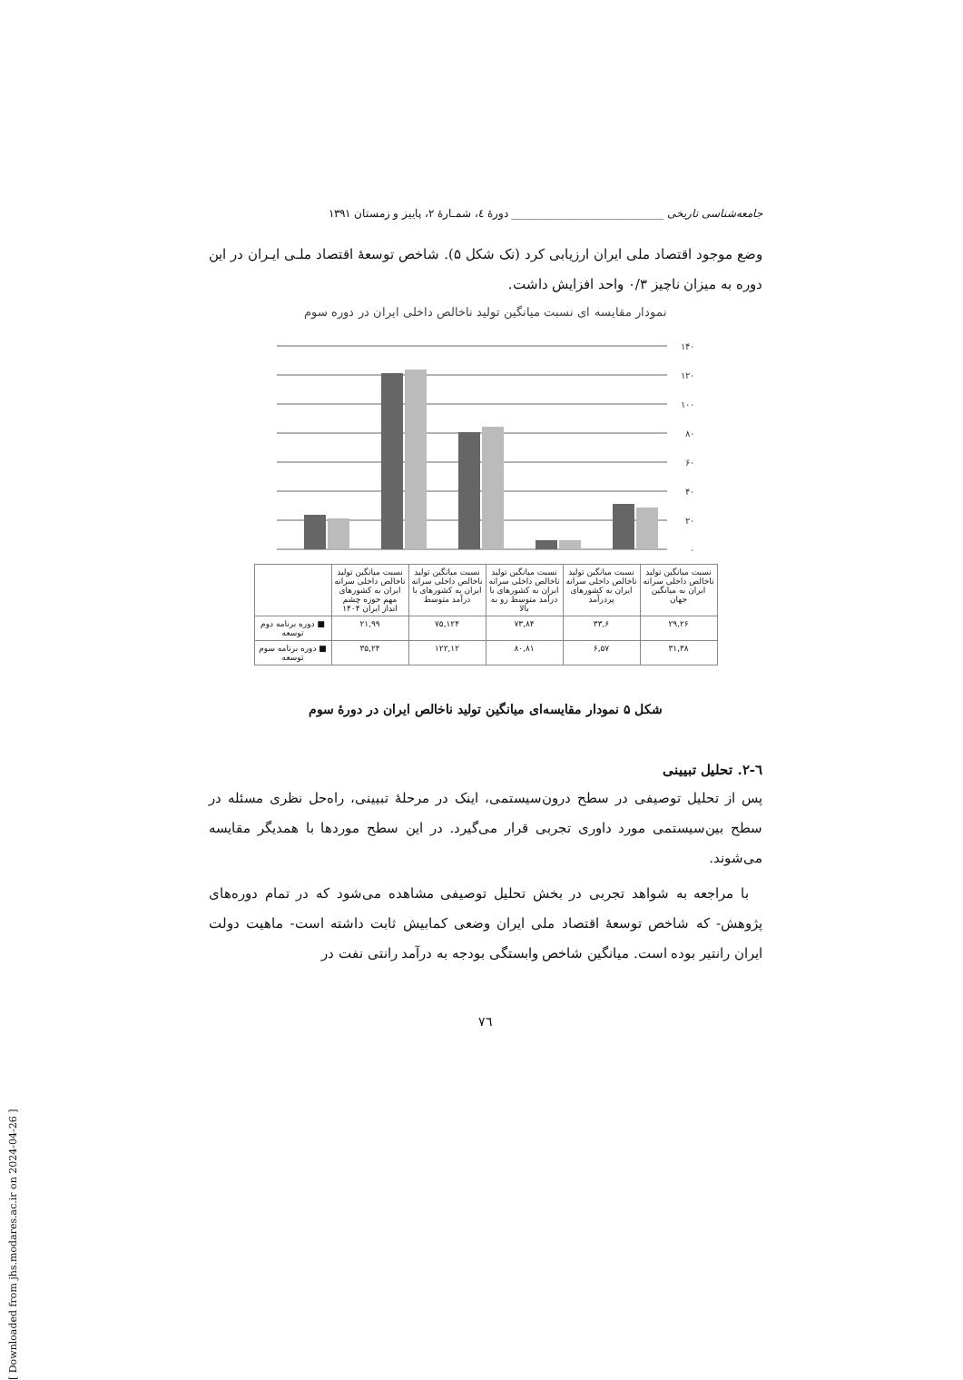[ Downloaded from jhs.modares.ac.ir on 2024-04-26 ]
جامعه‌شناسی تاریخی ____________________________ دورهٔ ٤، شمـارهٔ ٢، پاییز و زمستان ١٣٩١
وضع موجود اقتصاد ملی ایران ارزیابی کرد (نک شکل ۵). شاخص توسعهٔ اقتصاد ملـی ایـران در این دوره به میزان ناچیز ۰/۳ واحد افزایش داشت.
نمودار مقایسه ای نسبت میانگین تولید ناخالص داخلی ایران در دوره سوم
١۴٠
١٢٠
١٠٠
٨٠
۶٠
۴٠
٢٠
٠
| نسبت میانگین تولید ناخالص داخلی سرانه ایران به میانگین جهان | نسبت میانگین تولید ناخالص داخلی سرانه ایران به کشورهای پردرآمد | نسبت میانگین تولید ناخالص داخلی سرانه ایران به کشورهای با درآمد متوسط رو به بالا | نسبت میانگین تولید ناخالص داخلی سرانه ایران به کشورهای با درآمد متوسط | نسبت میانگین تولید ناخالص داخلی سرانه ایران به کشورهای مهم حوزه چشم انداز ایران ١۴٠۴ | |
| ٢٩,٢۶ | ۶,٣٣ | ٨۴,٧٣ | ١٢۴,٧۵ | ٢١,٩٩ | ■ دوره برنامه دوم توسعه |
| ٣١,٣٨ | ۶,۵٧ | ٨٠,٨١ | ١٢٢,١٢ | ٢۴,٣۵ | ■ دوره برنامه سوم توسعه |
شکل ۵ نمودار مقایسه‌ای میانگین تولید ناخالص ایران در دورهٔ سوم
٦-٢. تحلیل تبیینی
پس از تحلیل توصیفی در سطح درون‌سیستمی، اینک در مرحلهٔ تبیینی، راه‌حل نظری مسئله در سطح بین‌سیستمی مورد داوری تجربی قرار می‌گیرد. در این سطح موردها با همدیگر مقایسه می‌شوند.
با مراجعه به شواهد تجربی در بخش تحلیل توصیفی مشاهده می‌شود که در تمام دوره‌های پژوهش- که شاخص توسعهٔ اقتصاد ملی ایران وضعی کمابیش ثابت داشته است- ماهیت دولت ایران رانتیر بوده است. میانگین شاخص وابستگی بودجه به درآمد رانتی نفت در
٧٦